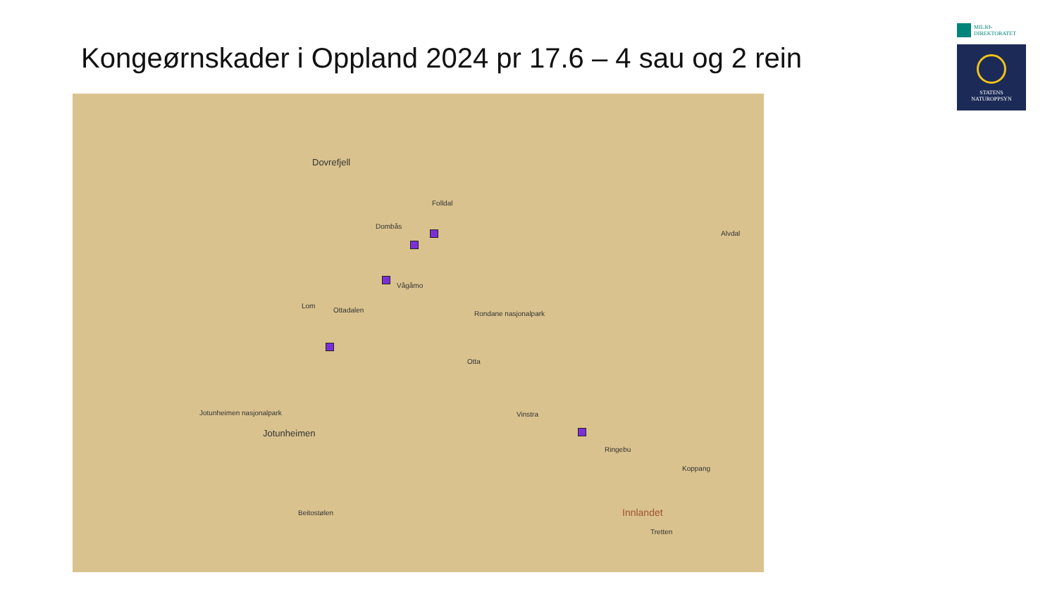Kongeørnskader i Oppland 2024 pr 17.6 – 4 sau og 2 rein
Dovrefjell
Folldal
Dombås
Vågåmo
Lom
Ottadalen Rondane nasjonalpark
Otta
Jotunheimen
Jotunheimen nasjonalpark Vinstra
Ringebu
Innlandet
Koppang
Alvdal
Beitostølen
Tretten
MILJØ-
DIREKTORATET
STATENS
NATUROPPSYN